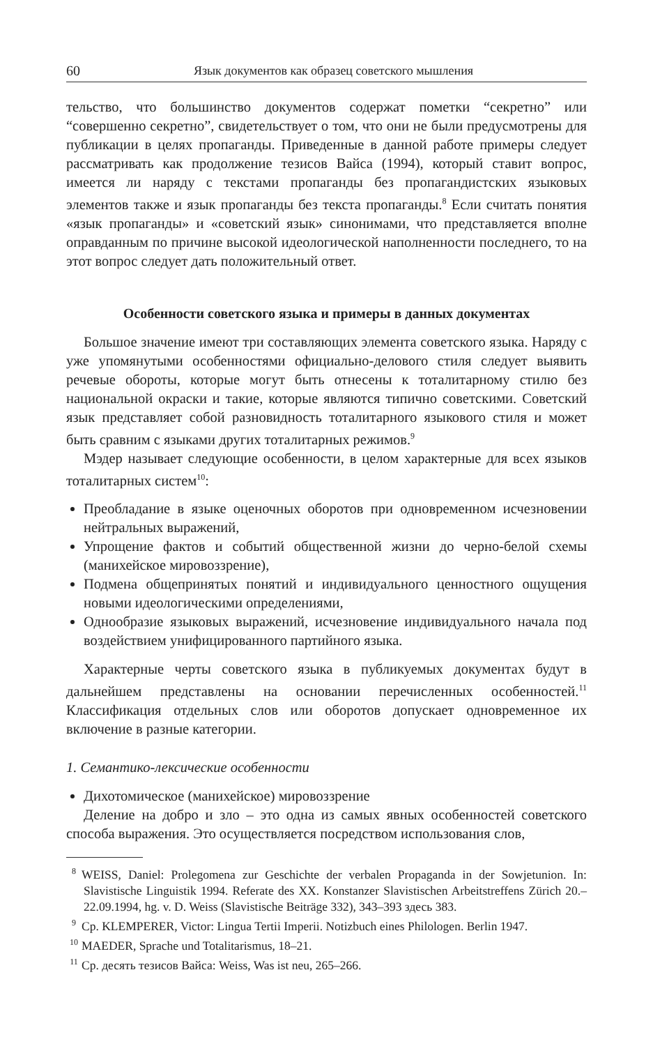60 Язык документов как образец советского мышления
тельство, что большинство документов содержат пометки “секретно” или “совершенно секретно”, свидетельствует о том, что они не были предусмотрены для публикации в целях пропаганды. Приведенные в данной работе примеры следует рассматривать как продолжение тезисов Вайса (1994), который ставит вопрос, имеется ли наряду с текстами пропаганды без пропагандистских языковых элементов также и язык пропаганды без текста пропаганды.<sup>8</sup> Если считать понятия «язык пропаганды» и «советский язык» синонимами, что представляется вполне оправданным по причине высокой идеологической наполненности последнего, то на этот вопрос следует дать положительный ответ.
Особенности советского языка и примеры в данных документах
Большое значение имеют три составляющих элемента советского языка. Наряду с уже упомянутыми особенностями официально-делового стиля следует выявить речевые обороты, которые могут быть отнесены к тоталитарному стилю без национальной окраски и такие, которые являются типично советскими. Советский язык представляет собой разновидность тоталитарного языкового стиля и может быть сравним с языками других тоталитарных режимов.<sup>9</sup>
Мэдер называет следующие особенности, в целом характерные для всех языков тоталитарных систем<sup>10</sup>:
Преобладание в языке оценочных оборотов при одновременном исчезновении нейтральных выражений,
Упрощение фактов и событий общественной жизни до черно-белой схемы (манихейское мировоззрение),
Подмена общепринятых понятий и индивидуального ценностного ощущения новыми идеологическими определениями,
Однообразие языковых выражений, исчезновение индивидуального начала под воздействием унифицированного партийного языка.
Характерные черты советского языка в публикуемых документах будут в дальнейшем представлены на основании перечисленных особенностей.<sup>11</sup> Классификация отдельных слов или оборотов допускает одновременное их включение в разные категории.
1. Семантико-лексические особенности
Дихотомическое (манихейское) мировоззрение
Деление на добро и зло – это одна из самых явных особенностей советского способа выражения. Это осуществляется посредством использования слов,
<sup>8</sup> WEISS, Daniel: Prolegomena zur Geschichte der verbalen Propaganda in der Sowjetunion. In: Slavistische Linguistik 1994. Referate des XX. Konstanzer Slavistischen Arbeitstreffens Zürich 20.–22.09.1994, hg. v. D. Weiss (Slavistische Beiträge 332), 343–393 здесь 383.
<sup>9</sup> Ср. KLEMPERER, Victor: Lingua Tertii Imperii. Notizbuch eines Philologen. Berlin 1947.
<sup>10</sup> MAEDER, Sprache und Totalitarismus, 18–21.
<sup>11</sup> Ср. десять тезисов Вайса: Weiss, Was ist neu, 265–266.